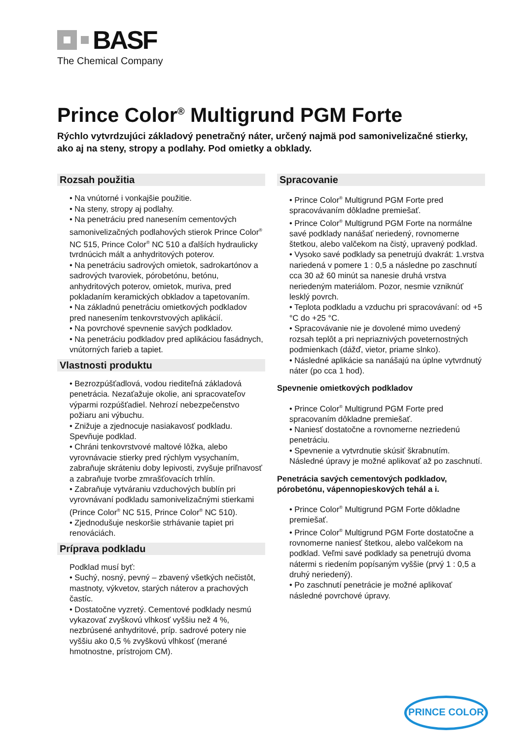BASF
The Chemical Company
Prince Color<sup>®</sup> Multigrund PGM Forte
Rýchlo vytvrdzujúci základový penetračný náter, určený najmä pod samonivelizačné stierky, ako aj na steny, stropy a podlahy. Pod omietky a obklady.
Rozsah použitia
• Na vnútorné i vonkajšie použitie.
• Na steny, stropy aj podlahy.
• Na penetráciu pred nanesením cementových samonivelizačných podlahových stierok Prince Color<sup>®</sup> NC 515, Prince Color<sup>®</sup> NC 510 a ďalších hydraulicky tvrdnúcich mált a anhydritových poterov.
• Na penetráciu sadrových omietok, sadrokartónov a sadrových tvaroviek, pórobetónu, betónu, anhydritových poterov, omietok, muriva, pred pokladaním keramických obkladov a tapetovaním.
• Na základnú penetráciu omietkových podkladov pred nanesením tenkovrstvových aplikácií.
• Na povrchové spevnenie savých podkladov.
• Na penetráciu podkladov pred aplikáciou fasádnych, vnútorných farieb a tapiet.
Vlastnosti produktu
• Bezrozpúšťadlová, vodou riediteľná základová penetrácia. Nezaťažuje okolie, ani spracovateľov výparmi rozpúšťadiel. Nehrozí nebezpečenstvo požiaru ani výbuchu.
• Znižuje a zjednocuje nasiakavosť podkladu. Spevňuje podklad.
• Chráni tenkovrstvové maltové lôžka, alebo vyrovnávacie stierky pred rýchlym vysychaním, zabraňuje skráteniu doby lepivosti, zvyšuje priľnavosť a zabraňuje tvorbe zmrašťovacích trhlín.
• Zabraňuje vytváraniu vzduchových bublín pri vyrovnávaní podkladu samonivelizačnými stierkami (Prince Color<sup>®</sup> NC 515, Prince Color<sup>®</sup> NC 510).
• Zjednodušuje neskoršie strhávanie tapiet pri renováciách.
Príprava podkladu
Podklad musí byť:
• Suchý, nosný, pevný – zbavený všetkých nečistôt, mastnoty, výkvetov, starých náterov a prachových častíc.
• Dostatočne vyzretý. Cementové podklady nesmú vykazovať zvyškovú vlhkosť vyššiu než 4 %, nezbrúsené anhydritové, príp. sadrové potery nie vyššiu ako 0,5 % zvyškovú vlhkosť (merané hmotnostne, prístrojom CM).
Spracovanie
• Prince Color<sup>®</sup> Multigrund PGM Forte pred spracovávaním dôkladne premiešať.
• Prince Color<sup>®</sup> Multigrund PGM Forte na normálne savé podklady nanášať neriedený, rovnomerne štetkou, alebo valčekom na čistý, upravený podklad.
• Vysoko savé podklady sa penetrujú dvakrát: 1.vrstva nariedená v pomere 1 : 0,5 a následne po zaschnutí cca 30 až 60 minút sa nanesie druhá vrstva neriedeným materiálom. Pozor, nesmie vzniknúť lesklý povrch.
• Teplota podkladu a vzduchu pri spracovávaní: od +5 °C do +25 °C.
• Spracovávanie nie je dovolené mimo uvedený rozsah teplôt a pri nepriaznivých poveternostných podmienkach (dážď, vietor, priame slnko).
• Následné aplikácie sa nanášajú na úplne vytvrdnutý náter (po cca 1 hod).
Spevnenie omietkových podkladov
• Prince Color<sup>®</sup> Multigrund PGM Forte pred spracovaním dôkladne premiešať.
• Naniesť dostatočne a rovnomerne nezriedenú penetráciu.
• Spevnenie a vytvrdnutie skúsiť škrabnutím. Následné úpravy je možné aplikovať až po zaschnutí.
Penetrácia savých cementových podkladov, pórobetónu, vápennopieskových tehál a i.
• Prince Color<sup>®</sup> Multigrund PGM Forte dôkladne premiešať.
• Prince Color<sup>®</sup> Multigrund PGM Forte dostatočne a rovnomerne naniesť štetkou, alebo valčekom na podklad. Veľmi savé podklady sa penetrujú dvoma nátermi s riedením popísaným vyššie (prvý 1 : 0,5 a druhý neriedený).
• Po zaschnutí penetrácie je možné aplikovať následné povrchové úpravy.
PRINCE COLOR